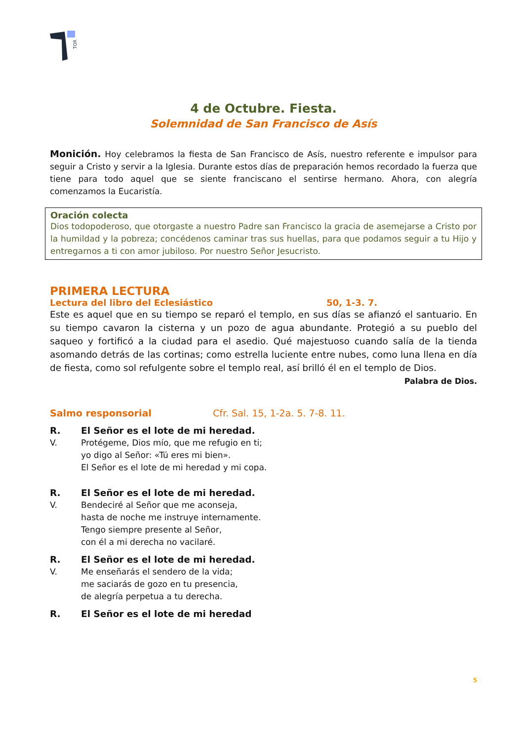TOR
4 de Octubre. Fiesta.
Solemnidad de San Francisco de Asís
Monición. Hoy celebramos la fiesta de San Francisco de Asís, nuestro referente e impulsor para seguir a Cristo y servir a la Iglesia. Durante estos días de preparación hemos recordado la fuerza que tiene para todo aquel que se siente franciscano el sentirse hermano. Ahora, con alegría comenzamos la Eucaristía.
Oración colecta
Dios todopoderoso, que otorgaste a nuestro Padre san Francisco la gracia de asemejarse a Cristo por la humildad y la pobreza; concédenos caminar tras sus huellas, para que podamos seguir a tu Hijo y entregarnos a ti con amor jubiloso. Por nuestro Señor Jesucristo.
PRIMERA LECTURA
Lectura del libro del Eclesiástico 50, 1-3. 7.
Este es aquel que en su tiempo se reparó el templo, en sus días se afianzó el santuario. En su tiempo cavaron la cisterna y un pozo de agua abundante. Protegió a su pueblo del saqueo y fortificó a la ciudad para el asedio. Qué majestuoso cuando salía de la tienda asomando detrás de las cortinas; como estrella luciente entre nubes, como luna llena en día de fiesta, como sol refulgente sobre el templo real, así brilló él en el templo de Dios.
Palabra de Dios.
Salmo responsorial Cfr. Sal. 15, 1-2a. 5. 7-8. 11.
R. El Señor es el lote de mi heredad.
V. Protégeme, Dios mío, que me refugio en ti;
yo digo al Señor: «Tú eres mi bien».
El Señor es el lote de mi heredad y mi copa.
R. El Señor es el lote de mi heredad.
V. Bendeciré al Señor que me aconseja,
hasta de noche me instruye internamente.
Tengo siempre presente al Señor,
con él a mi derecha no vacilaré.
R. El Señor es el lote de mi heredad.
V. Me enseñarás el sendero de la vida;
me saciarás de gozo en tu presencia,
de alegría perpetua a tu derecha.
R. El Señor es el lote de mi heredad
5